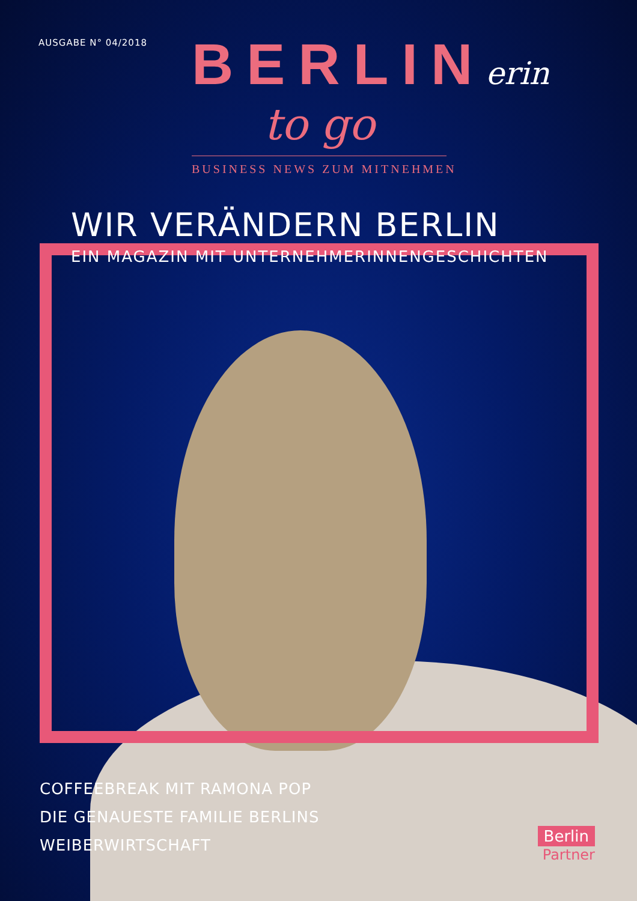AUSGABE N° 04/2018
BERLINerin
to go
BUSINESS NEWS ZUM MITNEHMEN
WIR VERÄNDERN BERLIN
EIN MAGAZIN MIT UNTERNEHMERINNENGESCHICHTEN
COFFEEBREAK MIT RAMONA POP
DIE GENAUESTE FAMILIE BERLINS
WEIBERWIRTSCHAFT
Berlin
Partner